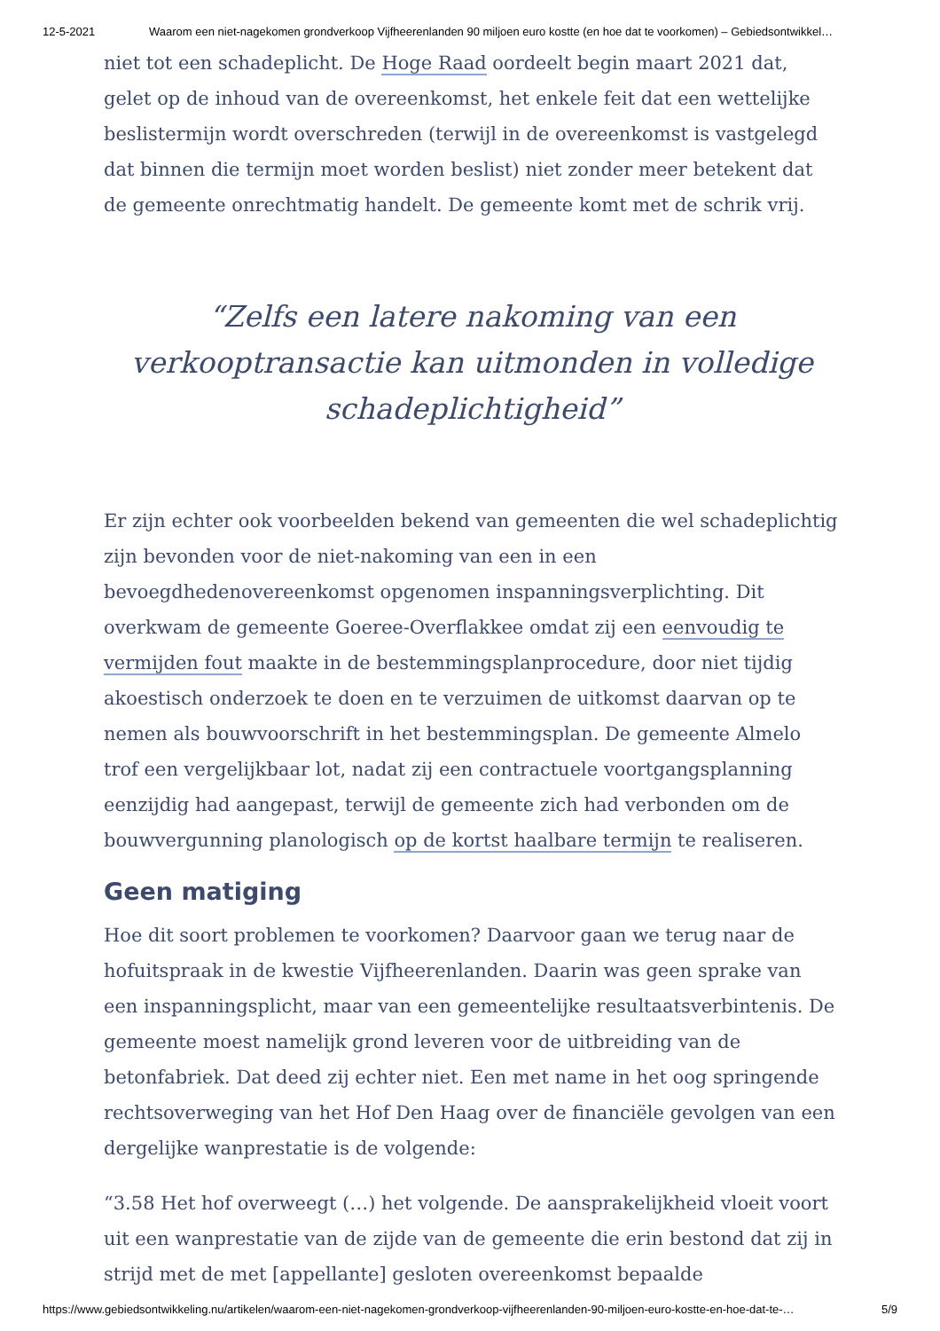12-5-2021 Waarom een niet-nagekomen grondverkoop Vijfheerenlanden 90 miljoen euro kostte (en hoe dat te voorkomen) – Gebiedsontwikkel…
niet tot een schadeplicht. De Hoge Raad oordeelt begin maart 2021 dat, gelet op de inhoud van de overeenkomst, het enkele feit dat een wettelijke beslistermijn wordt overschreden (terwijl in de overeenkomst is vastgelegd dat binnen die termijn moet worden beslist) niet zonder meer betekent dat de gemeente onrechtmatig handelt. De gemeente komt met de schrik vrij.
“Zelfs een latere nakoming van een verkooptransactie kan uitmonden in volledige schadeplichtigheid”
Er zijn echter ook voorbeelden bekend van gemeenten die wel schadeplichtig zijn bevonden voor de niet-nakoming van een in een bevoegdhedenovereenkomst opgenomen inspanningsverplichting. Dit overkwam de gemeente Goeree-Overflakkee omdat zij een eenvoudig te vermijden fout maakte in de bestemmingsplanprocedure, door niet tijdig akoestisch onderzoek te doen en te verzuimen de uitkomst daarvan op te nemen als bouwvoorschrift in het bestemmingsplan. De gemeente Almelo trof een vergelijkbaar lot, nadat zij een contractuele voortgangsplanning eenzijdig had aangepast, terwijl de gemeente zich had verbonden om de bouwvergunning planologisch op de kortst haalbare termijn te realiseren.
Geen matiging
Hoe dit soort problemen te voorkomen? Daarvoor gaan we terug naar de hofuitspraak in de kwestie Vijfheerenlanden. Daarin was geen sprake van een inspanningsplicht, maar van een gemeentelijke resultaatsverbintenis. De gemeente moest namelijk grond leveren voor de uitbreiding van de betonfabriek. Dat deed zij echter niet. Een met name in het oog springende rechtsoverweging van het Hof Den Haag over de financiële gevolgen van een dergelijke wanprestatie is de volgende:
“3.58 Het hof overweegt (…) het volgende. De aansprakelijkheid vloeit voort uit een wanprestatie van de zijde van de gemeente die erin bestond dat zij in strijd met de met [appellante] gesloten overeenkomst bepaalde
https://www.gebiedsontwikkeling.nu/artikelen/waarom-een-niet-nagekomen-grondverkoop-vijfheerenlanden-90-miljoen-euro-kostte-en-hoe-dat-te-… 5/9